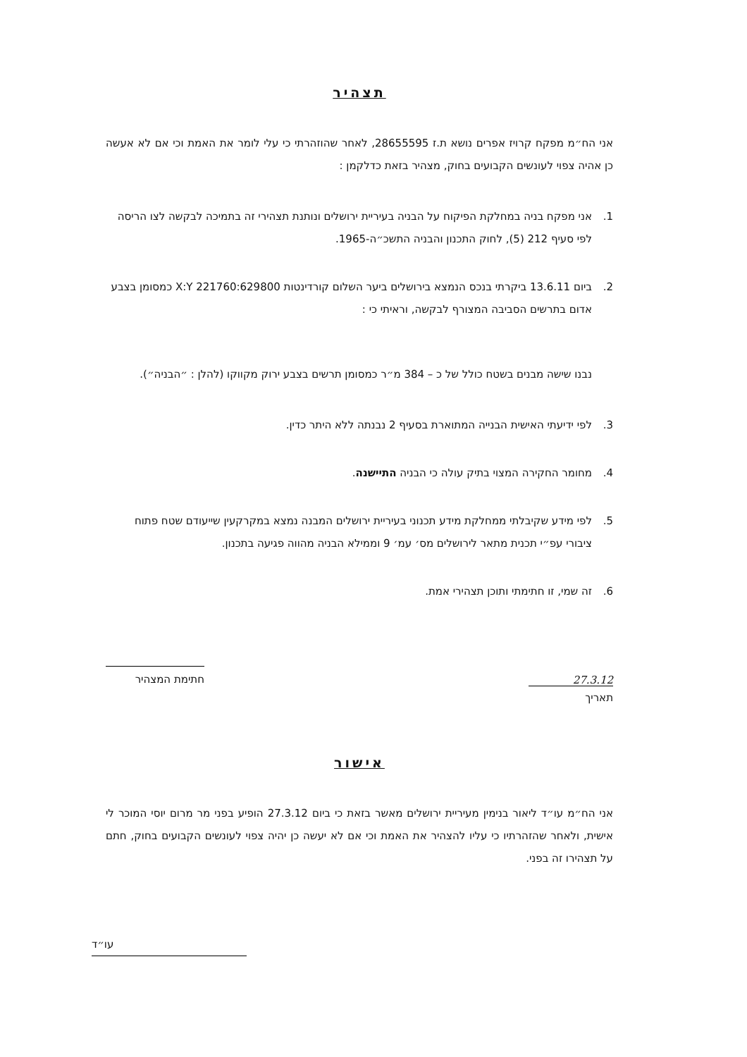תצהיר
אני הח״מ מפקח קרויז אפרים נושא ת.ז 28655595, לאחר שהוזהרתי כי עלי לומר את האמת וכי אם לא אעשה כן אהיה צפוי לעונשים הקבועים בחוק, מצהיר בזאת כדלקמן :
1. אני מפקח בניה במחלקת הפיקוח על הבניה בעיריית ירושלים ונותנת תצהירי זה בתמיכה לבקשה לצו הריסה לפי סעיף 212 (5), לחוק התכנון והבניה התשכ״ה-1965.
2. ביום 13.6.11 ביקרתי בנכס הנמצא בירושלים ביער השלום קורדינטות X:Y 221760:629800 כמסומן בצבע אדום בתרשים הסביבה המצורף לבקשה, וראיתי כי :
נבנו שישה מבנים בשטח כולל של כ – 384 מ״ר כמסומן תרשים בצבע ירוק מקווקו (להלן : ״הבניה״).
3. לפי ידיעתי האישית הבנייה המתוארת בסעיף 2 נבנתה ללא היתר כדין.
4. מחומר החקירה המצוי בתיק עולה כי הבניה התיישנה.
5. לפי מידע שקיבלתי ממחלקת מידע תכנוני בעיריית ירושלים המבנה נמצא במקרקעין שייעודם שטח פתוח ציבורי עפ״י תכנית מתאר לירושלים מס׳ עמ׳ 9 וממילא הבניה מהווה פגיעה בתכנון.
6. זה שמי, זו חתימתי ותוכן תצהירי אמת.
27.3.12
תאריך
חתימת המצהיר
אישור
אני הח״מ עו״ד ליאור בנימין מעיריית ירושלים מאשר בזאת כי ביום 27.3.12 הופיע בפני מר מרום יוסי המוכר לי אישית, ולאחר שהזהרתיו כי עליו להצהיר את האמת וכי אם לא יעשה כן יהיה צפוי לעונשים הקבועים בחוק, חתם על תצהירו זה בפני.
עו״ד